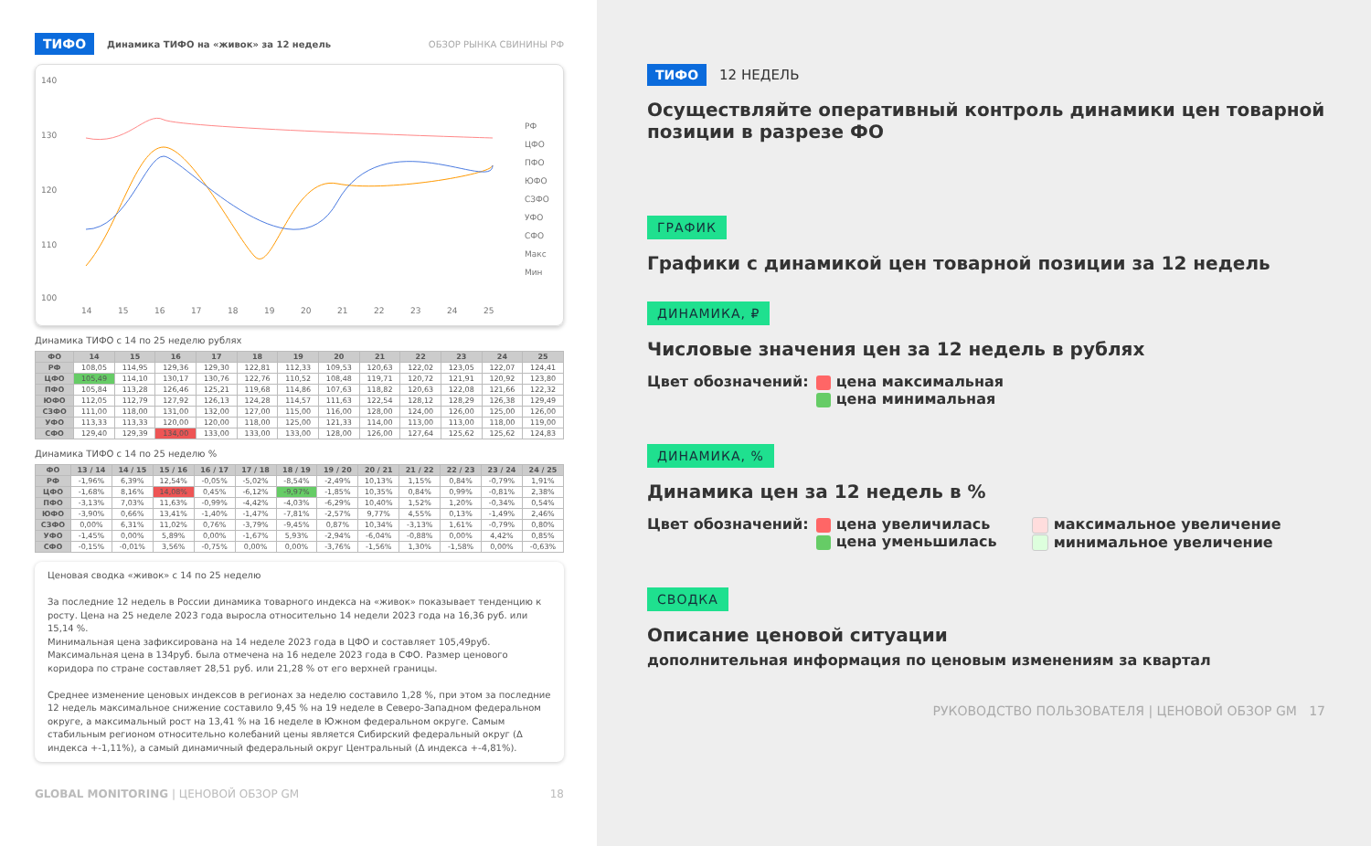ТИФО Динамика ТИФО на «живок» за 12 недель ОБЗОР РЫНКА СВИНИНЫ РФ
140
130
120
110
100
14
15
16
17
18
19
20
21
22
23
24
25
РФ
ЦФО
ПФО
ЮФО
СЗФО
УФО
СФО
Макс
Мин
Динамика ТИФО с 14 по 25 неделю рублях
| ФО | 14 | 15 | 16 | 17 | 18 | 19 | 20 | 21 | 22 | 23 | 24 | 25 |
| --- | --- | --- | --- | --- | --- | --- | --- | --- | --- | --- | --- | --- |
| РФ | 108,05 | 114,95 | 129,36 | 129,30 | 122,81 | 112,33 | 109,53 | 120,63 | 122,02 | 123,05 | 122,07 | 124,41 |
| ЦФО | 105,49 | 114,10 | 130,17 | 130,76 | 122,76 | 110,52 | 108,48 | 119,71 | 120,72 | 121,91 | 120,92 | 123,80 |
| ПФО | 105,84 | 113,28 | 126,46 | 125,21 | 119,68 | 114,86 | 107,63 | 118,82 | 120,63 | 122,08 | 121,66 | 122,32 |
| ЮФО | 112,05 | 112,79 | 127,92 | 126,13 | 124,28 | 114,57 | 111,63 | 122,54 | 128,12 | 128,29 | 126,38 | 129,49 |
| СЗФО | 111,00 | 118,00 | 131,00 | 132,00 | 127,00 | 115,00 | 116,00 | 128,00 | 124,00 | 126,00 | 125,00 | 126,00 |
| УФО | 113,33 | 113,33 | 120,00 | 120,00 | 118,00 | 125,00 | 121,33 | 114,00 | 113,00 | 113,00 | 118,00 | 119,00 |
| СФО | 129,40 | 129,39 | 134,00 | 133,00 | 133,00 | 133,00 | 128,00 | 126,00 | 127,64 | 125,62 | 125,62 | 124,83 |
Динамика ТИФО с 14 по 25 неделю %
| ФО | 13 / 14 | 14 / 15 | 15 / 16 | 16 / 17 | 17 / 18 | 18 / 19 | 19 / 20 | 20 / 21 | 21 / 22 | 22 / 23 | 23 / 24 | 24 / 25 |
| --- | --- | --- | --- | --- | --- | --- | --- | --- | --- | --- | --- | --- |
| РФ | -1,96% | 6,39% | 12,54% | -0,05% | -5,02% | -8,54% | -2,49% | 10,13% | 1,15% | 0,84% | -0,79% | 1,91% |
| ЦФО | -1,68% | 8,16% | 14,08% | 0,45% | -6,12% | -9,97% | -1,85% | 10,35% | 0,84% | 0,99% | -0,81% | 2,38% |
| ПФО | -3,13% | 7,03% | 11,63% | -0,99% | -4,42% | -4,03% | -6,29% | 10,40% | 1,52% | 1,20% | -0,34% | 0,54% |
| ЮФО | -3,90% | 0,66% | 13,41% | -1,40% | -1,47% | -7,81% | -2,57% | 9,77% | 4,55% | 0,13% | -1,49% | 2,46% |
| СЗФО | 0,00% | 6,31% | 11,02% | 0,76% | -3,79% | -9,45% | 0,87% | 10,34% | -3,13% | 1,61% | -0,79% | 0,80% |
| УФО | -1,45% | 0,00% | 5,89% | 0,00% | -1,67% | 5,93% | -2,94% | -6,04% | -0,88% | 0,00% | 4,42% | 0,85% |
| СФО | -0,15% | -0,01% | 3,56% | -0,75% | 0,00% | 0,00% | -3,76% | -1,56% | 1,30% | -1,58% | 0,00% | -0,63% |
Ценовая сводка «живок» с 14 по 25 неделю
За последние 12 недель в России динамика товарного индекса на «живок» показывает тенденцию к росту. Цена на 25 неделе 2023 года выросла относительно 14 недели 2023 года на 16,36 руб. или 15,14 %.
Минимальная цена зафиксирована на 14 неделе 2023 года в ЦФО и составляет 105,49руб. Максимальная цена в 134руб. была отмечена на 16 неделе 2023 года в СФО. Размер ценового коридора по стране составляет 28,51 руб. или 21,28 % от его верхней границы.
Среднее изменение ценовых индексов в регионах за неделю составило 1,28 %, при этом за последние 12 недель максимальное снижение составило 9,45 % на 19 неделе в Северо-Западном федеральном округе, а максимальный рост на 13,41 % на 16 неделе в Южном федеральном округе. Самым стабильным регионом относительно колебаний цены является Сибирский федеральный округ (Δ индекса +-1,11%), а самый динамичный федеральный округ Центральный (Δ индекса +-4,81%).
GLOBAL MONITORING | ЦЕНОВОЙ ОБЗОР GM 18
ТИФО 12 НЕДЕЛЬ
Осуществляйте оперативный контроль динамики цен товарной позиции в разрезе ФО
ГРАФИК
Графики с динамикой цен товарной позиции за 12 недель
ДИНАМИКА, ₽
Числовые значения цен за 12 недель в рублях
Цвет обозначений: цена максимальная
цена минимальная
ДИНАМИКА, %
Динамика цен за 12 недель в %
Цвет обозначений: цена увеличилась
цена уменьшилась
максимальное увеличение
минимальное увеличение
СВОДКА
Описание ценовой ситуации
дополнительная информация по ценовым изменениям за квартал
РУКОВОДСТВО ПОЛЬЗОВАТЕЛЯ | ЦЕНОВОЙ ОБЗОР GM 17